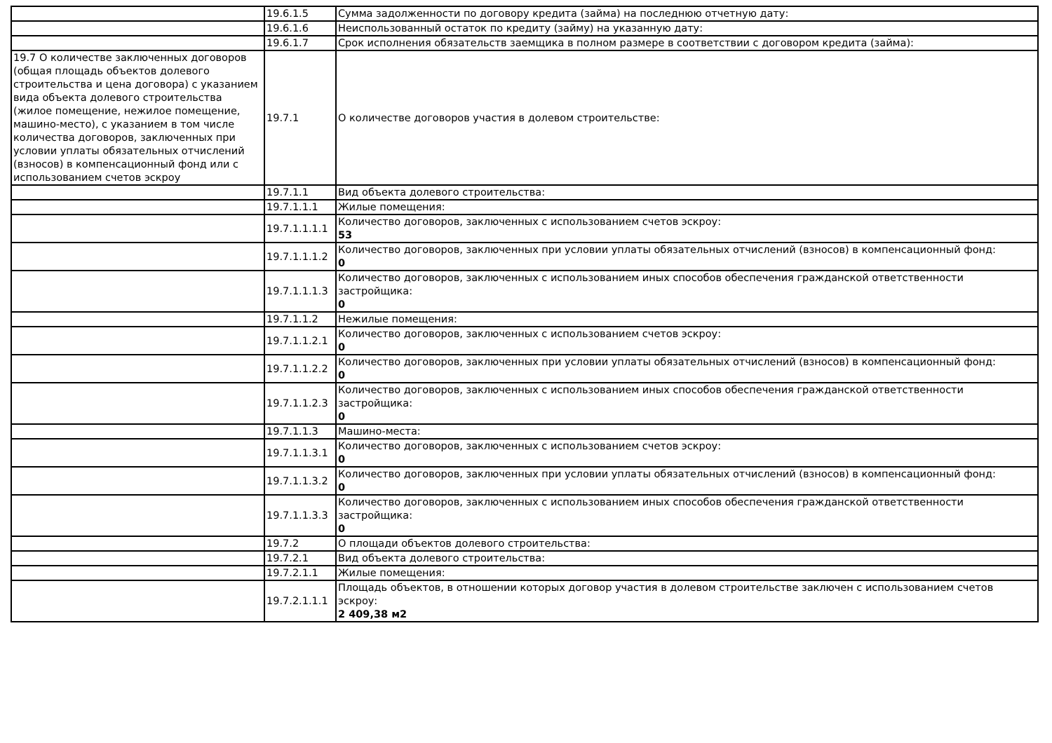| | 19.6.1.5 | Сумма задолженности по договору кредита (займа) на последнюю отчетную дату: |
| | 19.6.1.6 | Неиспользованный остаток по кредиту (займу) на указанную дату: |
| | 19.6.1.7 | Срок исполнения обязательств заемщика в полном размере в соответствии с договором кредита (займа): |
| 19.7 О количестве заключенных договоров (общая площадь объектов долевого строительства и цена договора) с указанием вида объекта долевого строительства (жилое помещение, нежилое помещение, машино-место), с указанием в том числе количества договоров, заключенных при условии уплаты обязательных отчислений (взносов) в компенсационный фонд или с использованием счетов эскроу | 19.7.1 | О количестве договоров участия в долевом строительстве: |
| | 19.7.1.1 | Вид объекта долевого строительства: |
| | 19.7.1.1.1 | Жилые помещения: |
| | 19.7.1.1.1.1 | Количество договоров, заключенных с использованием счетов эскроу: 53 |
| | 19.7.1.1.1.2 | Количество договоров, заключенных при условии уплаты обязательных отчислений (взносов) в компенсационный фонд: 0 |
| | 19.7.1.1.1.3 | Количество договоров, заключенных с использованием иных способов обеспечения гражданской ответственности застройщика: 0 |
| | 19.7.1.1.2 | Нежилые помещения: |
| | 19.7.1.1.2.1 | Количество договоров, заключенных с использованием счетов эскроу: 0 |
| | 19.7.1.1.2.2 | Количество договоров, заключенных при условии уплаты обязательных отчислений (взносов) в компенсационный фонд: 0 |
| | 19.7.1.1.2.3 | Количество договоров, заключенных с использованием иных способов обеспечения гражданской ответственности застройщика: 0 |
| | 19.7.1.1.3 | Машино-места: |
| | 19.7.1.1.3.1 | Количество договоров, заключенных с использованием счетов эскроу: 0 |
| | 19.7.1.1.3.2 | Количество договоров, заключенных при условии уплаты обязательных отчислений (взносов) в компенсационный фонд: 0 |
| | 19.7.1.1.3.3 | Количество договоров, заключенных с использованием иных способов обеспечения гражданской ответственности застройщика: 0 |
| | 19.7.2 | О площади объектов долевого строительства: |
| | 19.7.2.1 | Вид объекта долевого строительства: |
| | 19.7.2.1.1 | Жилые помещения: |
| | 19.7.2.1.1.1 | Площадь объектов, в отношении которых договор участия в долевом строительстве заключен с использованием счетов эскроу: 2 409,38 м2 |